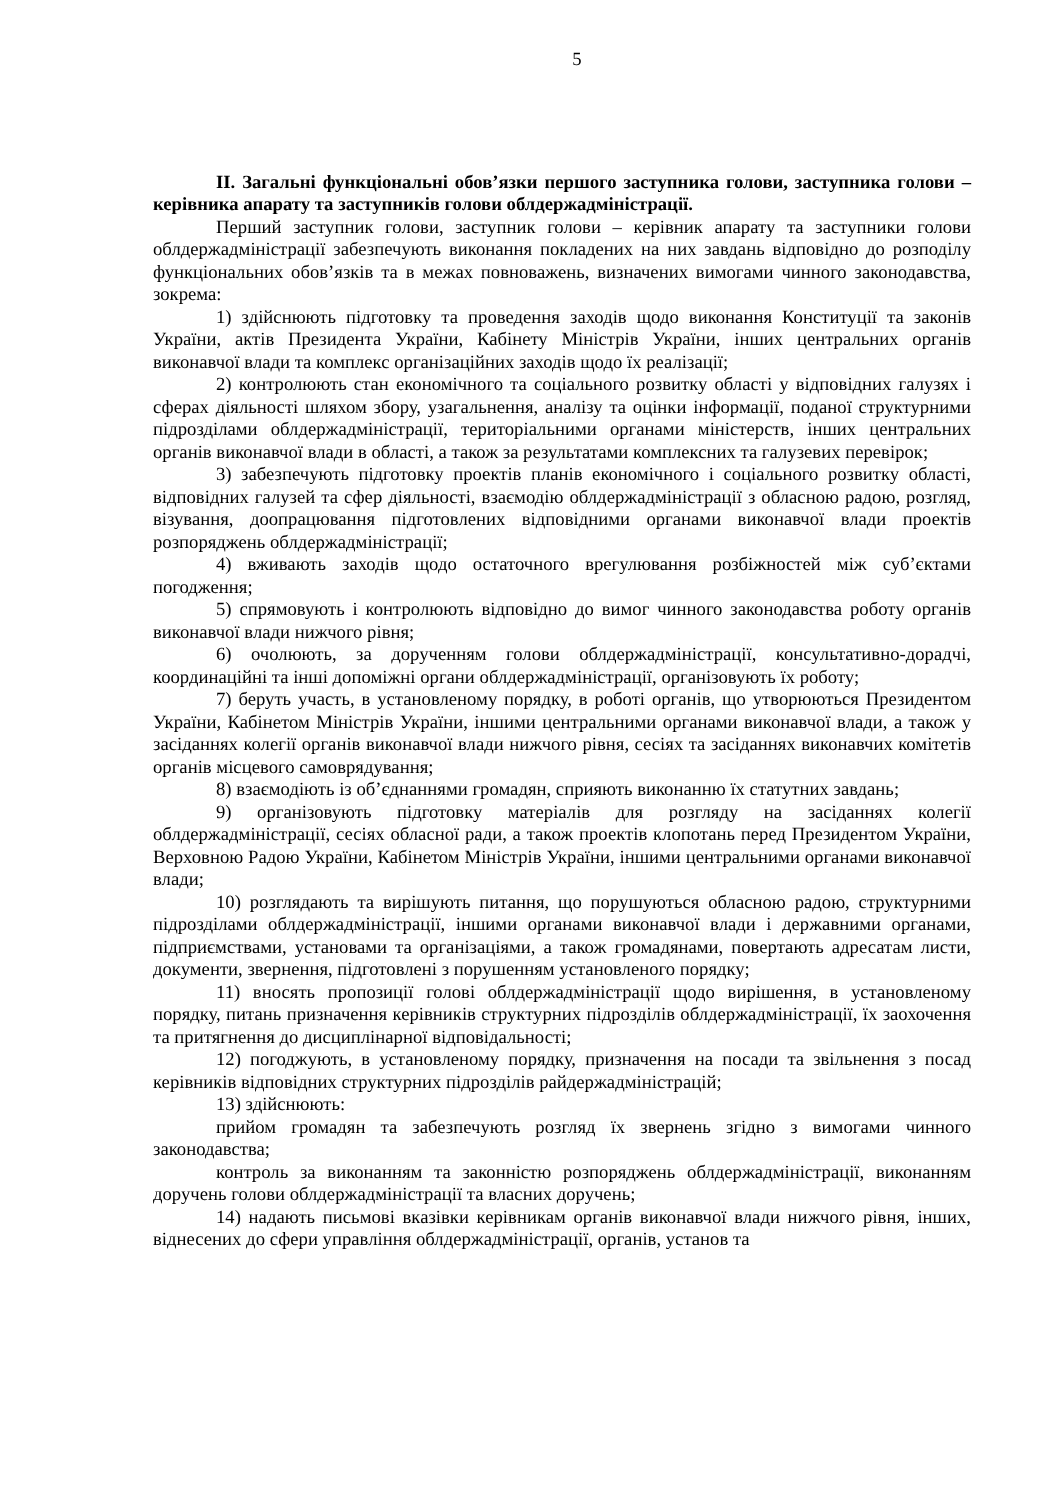5
ІІ. Загальні функціональні обов’язки першого заступника голови, заступника голови – керівника апарату та заступників голови облдержадміністрації.
Перший заступник голови, заступник голови – керівник апарату та заступники голови облдержадміністрації забезпечують виконання покладених на них завдань відповідно до розподілу функціональних обов’язків та в межах повноважень, визначених вимогами чинного законодавства, зокрема:
1) здійснюють підготовку та проведення заходів щодо виконання Конституції та законів України, актів Президента України, Кабінету Міністрів України, інших центральних органів виконавчої влади та комплекс організаційних заходів щодо їх реалізації;
2) контролюють стан економічного та соціального розвитку області у відповідних галузях і сферах діяльності шляхом збору, узагальнення, аналізу та оцінки інформації, поданої структурними підрозділами облдержадміністрації, територіальними органами міністерств, інших центральних органів виконавчої влади в області, а також за результатами комплексних та галузевих перевірок;
3) забезпечують підготовку проектів планів економічного і соціального розвитку області, відповідних галузей та сфер діяльності, взаємодію облдержадміністрації з обласною радою, розгляд, візування, доопрацювання підготовлених відповідними органами виконавчої влади проектів розпоряджень облдержадміністрації;
4) вживають заходів щодо остаточного врегулювання розбіжностей між суб’єктами погодження;
5) спрямовують і контролюють відповідно до вимог чинного законодавства роботу органів виконавчої влади нижчого рівня;
6) очолюють, за дорученням голови облдержадміністрації, консультативно-дорадчі, координаційні та інші допоміжні органи облдержадміністрації, організовують їх роботу;
7) беруть участь, в установленому порядку, в роботі органів, що утворюються Президентом України, Кабінетом Міністрів України, іншими центральними органами виконавчої влади, а також у засіданнях колегії органів виконавчої влади нижчого рівня, сесіях та засіданнях виконавчих комітетів органів місцевого самоврядування;
8) взаємодіють із об’єднаннями громадян, сприяють виконанню їх статутних завдань;
9) організовують підготовку матеріалів для розгляду на засіданнях колегії облдержадміністрації, сесіях обласної ради, а також проектів клопотань перед Президентом України, Верховною Радою України, Кабінетом Міністрів України, іншими центральними органами виконавчої влади;
10) розглядають та вирішують питання, що порушуються обласною радою, структурними підрозділами облдержадміністрації, іншими органами виконавчої влади і державними органами, підприємствами, установами та організаціями, а також громадянами, повертають адресатам листи, документи, звернення, підготовлені з порушенням установленого порядку;
11) вносять пропозиції голові облдержадміністрації щодо вирішення, в установленому порядку, питань призначення керівників структурних підрозділів облдержадміністрації, їх заохочення та притягнення до дисциплінарної відповідальності;
12) погоджують, в установленому порядку, призначення на посади та звільнення з посад керівників відповідних структурних підрозділів райдержадміністрацій;
13) здійснюють:
прийом громадян та забезпечують розгляд їх звернень згідно з вимогами чинного законодавства;
контроль за виконанням та законністю розпоряджень облдержадміністрації, виконанням доручень голови облдержадміністрації та власних доручень;
14) надають письмові вказівки керівникам органів виконавчої влади нижчого рівня, інших, віднесених до сфери управління облдержадміністрації, органів, установ та